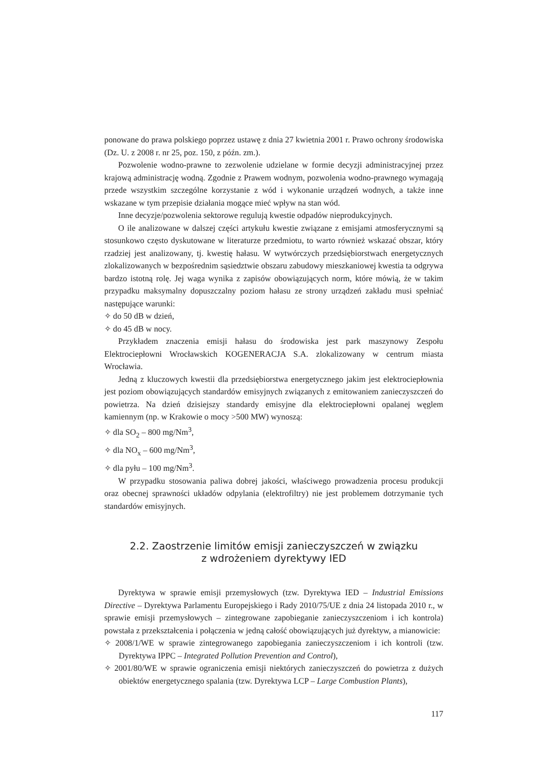ponowane do prawa polskiego poprzez ustawę z dnia 27 kwietnia 2001 r. Prawo ochrony środowiska (Dz. U. z 2008 r. nr 25, poz. 150, z późn. zm.).
Pozwolenie wodno-prawne to zezwolenie udzielane w formie decyzji administracyjnej przez krajową administrację wodną. Zgodnie z Prawem wodnym, pozwolenia wodno-prawnego wymagają przede wszystkim szczególne korzystanie z wód i wykonanie urządzeń wodnych, a także inne wskazane w tym przepisie działania mogące mieć wpływ na stan wód.
Inne decyzje/pozwolenia sektorowe regulują kwestie odpadów nieprodukcyjnych.
O ile analizowane w dalszej części artykułu kwestie związane z emisjami atmosferycznymi są stosunkowo często dyskutowane w literaturze przedmiotu, to warto również wskazać obszar, który rzadziej jest analizowany, tj. kwestię hałasu. W wytwórczych przedsiębiorstwach energetycznych zlokalizowanych w bezpośrednim sąsiedztwie obszaru zabudowy mieszkaniowej kwestia ta odgrywa bardzo istotną rolę. Jej waga wynika z zapisów obowiązujących norm, które mówią, że w takim przypadku maksymalny dopuszczalny poziom hałasu ze strony urządzeń zakładu musi spełniać następujące warunki:
✧ do 50 dB w dzień,
✧ do 45 dB w nocy.
Przykładem znaczenia emisji hałasu do środowiska jest park maszynowy Zespołu Elektrociepłowni Wrocławskich KOGENERACJA S.A. zlokalizowany w centrum miasta Wrocławia.
Jedną z kluczowych kwestii dla przedsiębiorstwa energetycznego jakim jest elektrociepłownia jest poziom obowiązujących standardów emisyjnych związanych z emitowaniem zanieczyszczeń do powietrza. Na dzień dzisiejszy standardy emisyjne dla elektrociepłowni opalanej węglem kamiennym (np. w Krakowie o mocy >500 MW) wynoszą:
✧ dla SO<sub>2</sub> – 800 mg/Nm<sup>3</sup>,
✧ dla NO<sub>x</sub> – 600 mg/Nm<sup>3</sup>,
✧ dla pyłu – 100 mg/Nm<sup>3</sup>.
W przypadku stosowania paliwa dobrej jakości, właściwego prowadzenia procesu produkcji oraz obecnej sprawności układów odpylania (elektrofiltry) nie jest problemem dotrzymanie tych standardów emisyjnych.
2.2. Zaostrzenie limitów emisji zanieczyszczeń w związku
z wdrożeniem dyrektywy IED
Dyrektywa w sprawie emisji przemysłowych (tzw. Dyrektywa IED – Industrial Emissions Directive – Dyrektywa Parlamentu Europejskiego i Rady 2010/75/UE z dnia 24 listopada 2010 r., w sprawie emisji przemysłowych – zintegrowane zapobieganie zanieczyszczeniom i ich kontrola) powstała z przekształcenia i połączenia w jedną całość obowiązujących już dyrektyw, a mianowicie:
✧ 2008/1/WE w sprawie zintegrowanego zapobiegania zanieczyszczeniom i ich kontroli (tzw. Dyrektywa IPPC – Integrated Pollution Prevention and Control),
✧ 2001/80/WE w sprawie ograniczenia emisji niektórych zanieczyszczeń do powietrza z dużych obiektów energetycznego spalania (tzw. Dyrektywa LCP – Large Combustion Plants),
117